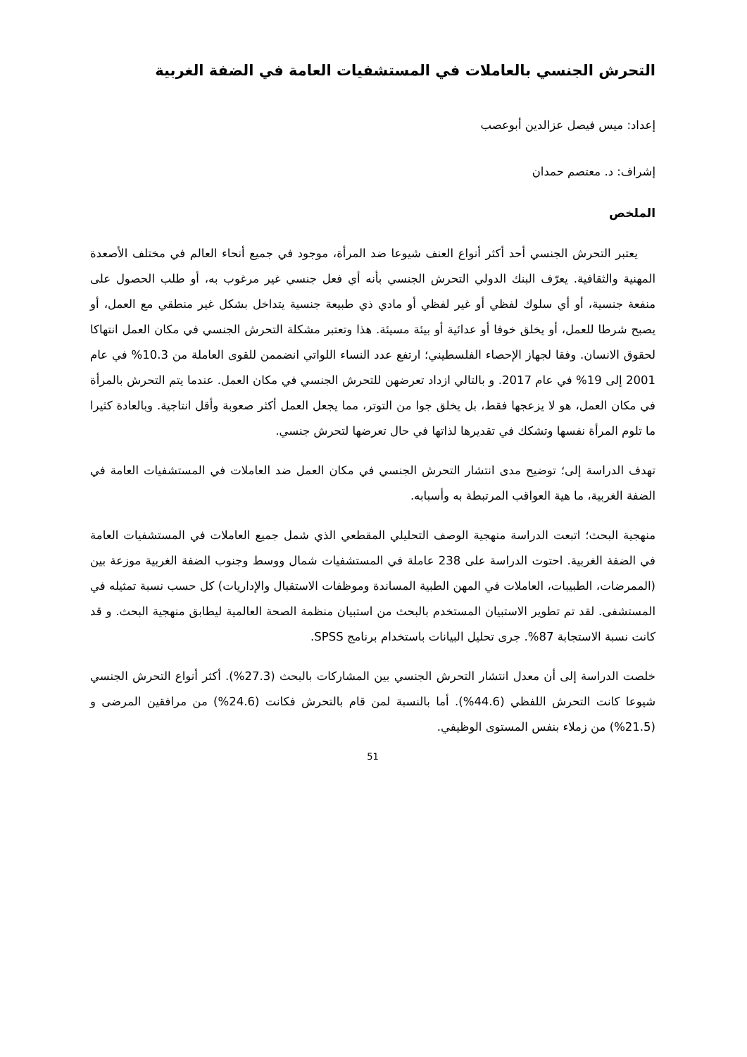التحرش الجنسي بالعاملات في المستشفيات العامة في الضفة الغربية
إعداد: ميس فيصل عزالدين أبوعصب
إشراف: د. معتصم حمدان
الملخص
يعتبر التحرش الجنسي أحد أكثر أنواع العنف شيوعا ضد المرأة، موجود في جميع أنحاء العالم في مختلف الأصعدة المهنية والثقافية. يعرّف البنك الدولي التحرش الجنسي بأنه أي فعل جنسي غير مرغوب به، أو طلب الحصول على منفعة جنسية، أو أي سلوك لفظي أو غير لفظي أو مادي ذي طبيعة جنسية يتداخل بشكل غير منطقي مع العمل، أو يصبح شرطا للعمل، أو يخلق خوفا أو عدائية أو بيئة مسيئة. هذا وتعتبر مشكلة التحرش الجنسي في مكان العمل انتهاكا لحقوق الانسان. وفقا لجهاز الإحصاء الفلسطيني؛ ارتفع عدد النساء اللواتي انضممن للقوى العاملة من 10.3% في عام 2001 إلى 19% في عام 2017. و بالتالي ازداد تعرضهن للتحرش الجنسي في مكان العمل. عندما يتم التحرش بالمرأة في مكان العمل، هو لا يزعجها فقط، بل يخلق جوا من التوتر، مما يجعل العمل أكثر صعوبة وأقل انتاجية. وبالعادة كثيرا ما تلوم المرأة نفسها وتشكك في تقديرها لذاتها في حال تعرضها لتحرش جنسي.
تهدف الدراسة إلى؛ توضيح مدى انتشار التحرش الجنسي في مكان العمل ضد العاملات في المستشفيات العامة في الضفة الغربية، ما هية العواقب المرتبطة به وأسبابه.
منهجية البحث؛ اتبعت الدراسة منهجية الوصف التحليلي المقطعي الذي شمل جميع العاملات في المستشفيات العامة في الضفة الغربية. احتوت الدراسة على 238 عاملة في المستشفيات شمال ووسط وجنوب الضفة الغربية موزعة بين (الممرضات، الطبيبات، العاملات في المهن الطبية المساندة وموظفات الاستقبال والإداريات) كل حسب نسبة تمثيله في المستشفى. لقد تم تطوير الاستبيان المستخدم بالبحث من استبيان منظمة الصحة العالمية ليطابق منهجية البحث. و قد كانت نسبة الاستجابة 87%. جرى تحليل البيانات باستخدام برنامج SPSS.
خلصت الدراسة إلى أن معدل انتشار التحرش الجنسي بين المشاركات بالبحث (27.3%). أكثر أنواع التحرش الجنسي شيوعا كانت التحرش اللفظي (44.6%). أما بالنسبة لمن قام بالتحرش فكانت (24.6%) من مرافقين المرضى و (21.5%) من زملاء بنفس المستوى الوظيفي.
51